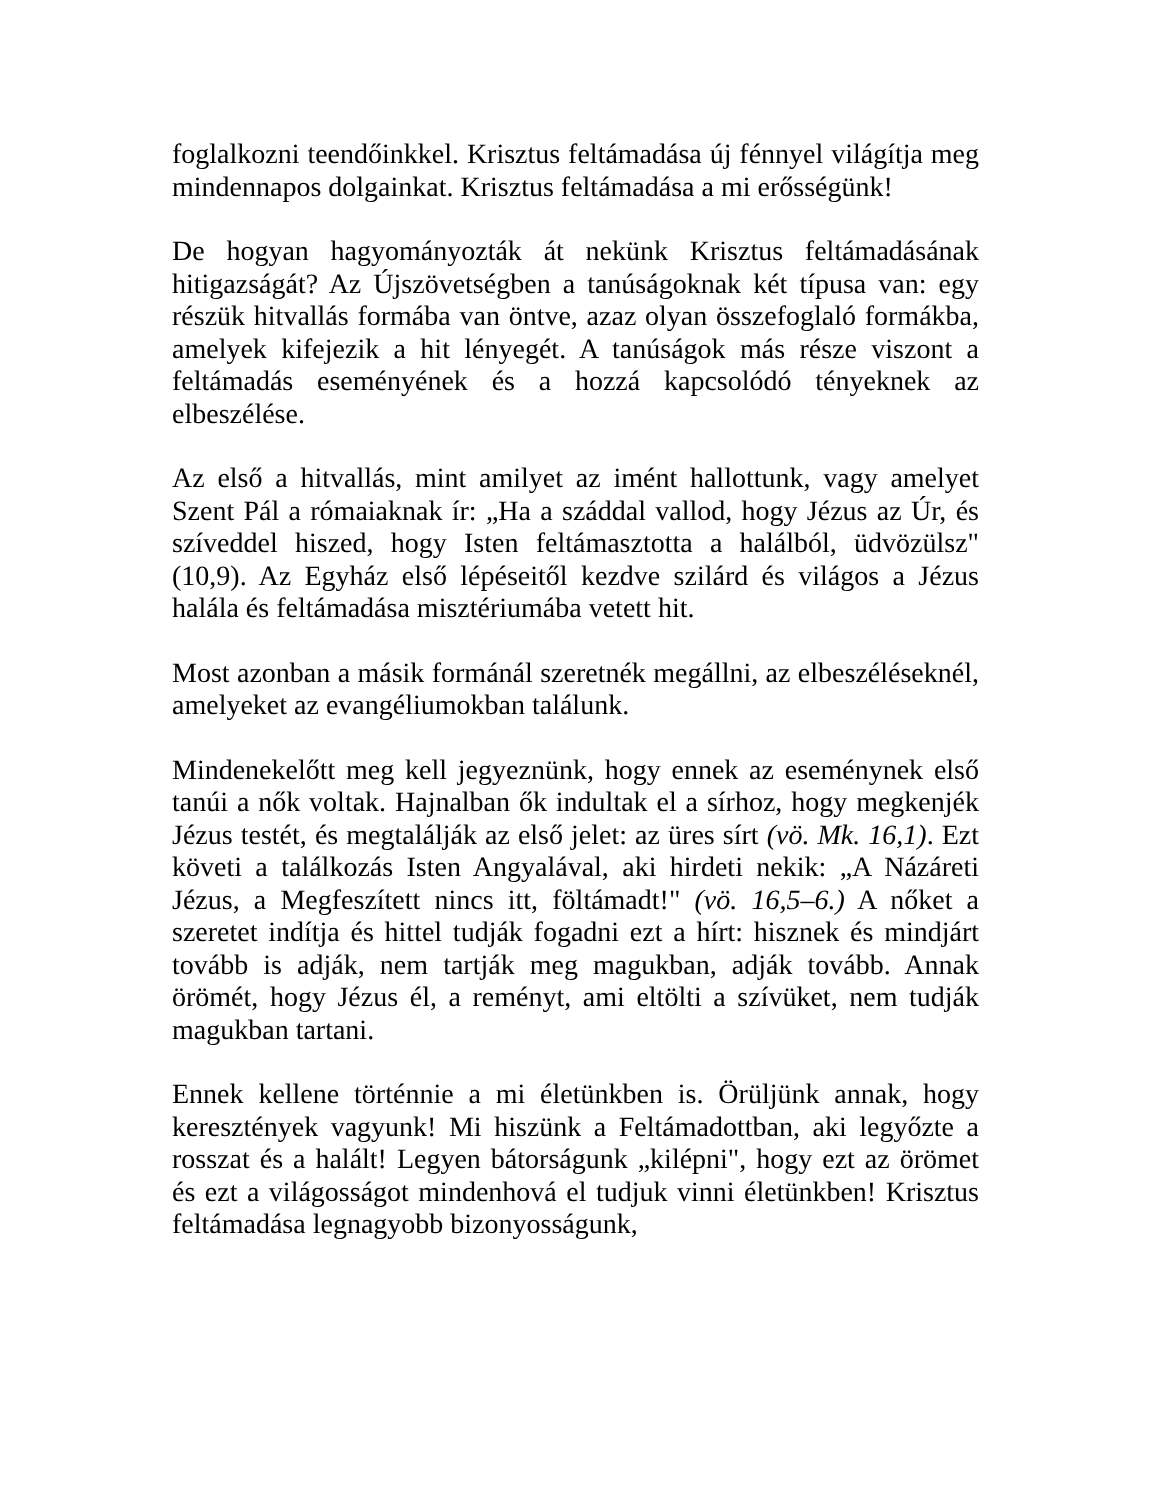foglalkozni teendőinkkel. Krisztus feltámadása új fénnyel világítja meg mindennapos dolgainkat. Krisztus feltámadása a mi erősségünk!
De hogyan hagyományozták át nekünk Krisztus feltámadásának hitigazságát? Az Újszövetségben a tanúságoknak két típusa van: egy részük hitvallás formába van öntve, azaz olyan összefoglaló formákba, amelyek kifejezik a hit lényegét. A tanúságok más része viszont a feltámadás eseményének és a hozzá kapcsolódó tényeknek az elbeszélése.
Az első a hitvallás, mint amilyet az imént hallottunk, vagy amelyet Szent Pál a rómaiaknak ír: „Ha a száddal vallod, hogy Jézus az Úr, és szíveddel hiszed, hogy Isten feltámasztotta a halálból, üdvözülsz" (10,9). Az Egyház első lépéseitől kezdve szilárd és világos a Jézus halála és feltámadása misztériumába vetett hit.
Most azonban a másik formánál szeretnék megállni, az elbeszéléseknél, amelyeket az evangéliumokban találunk.
Mindenekelőtt meg kell jegyeznünk, hogy ennek az eseménynek első tanúi a nők voltak. Hajnalban ők indultak el a sírhoz, hogy megkenjék Jézus testét, és megtalálják az első jelet: az üres sírt (vö. Mk. 16,1). Ezt követi a találkozás Isten Angyalával, aki hirdeti nekik: „A Názáreti Jézus, a Megfeszített nincs itt, föltámadt!" (vö. 16,5–6.) A nőket a szeretet indítja és hittel tudják fogadni ezt a hírt: hisznek és mindjárt tovább is adják, nem tartják meg magukban, adják tovább. Annak örömét, hogy Jézus él, a reményt, ami eltölti a szívüket, nem tudják magukban tartani.
Ennek kellene történnie a mi életünkben is. Örüljünk annak, hogy keresztények vagyunk! Mi hiszünk a Feltámadottban, aki legyőzte a rosszat és a halált! Legyen bátorságunk „kilépni", hogy ezt az örömet és ezt a világosságot mindenhová el tudjuk vinni életünkben! Krisztus feltámadása legnagyobb bizonyosságunk,